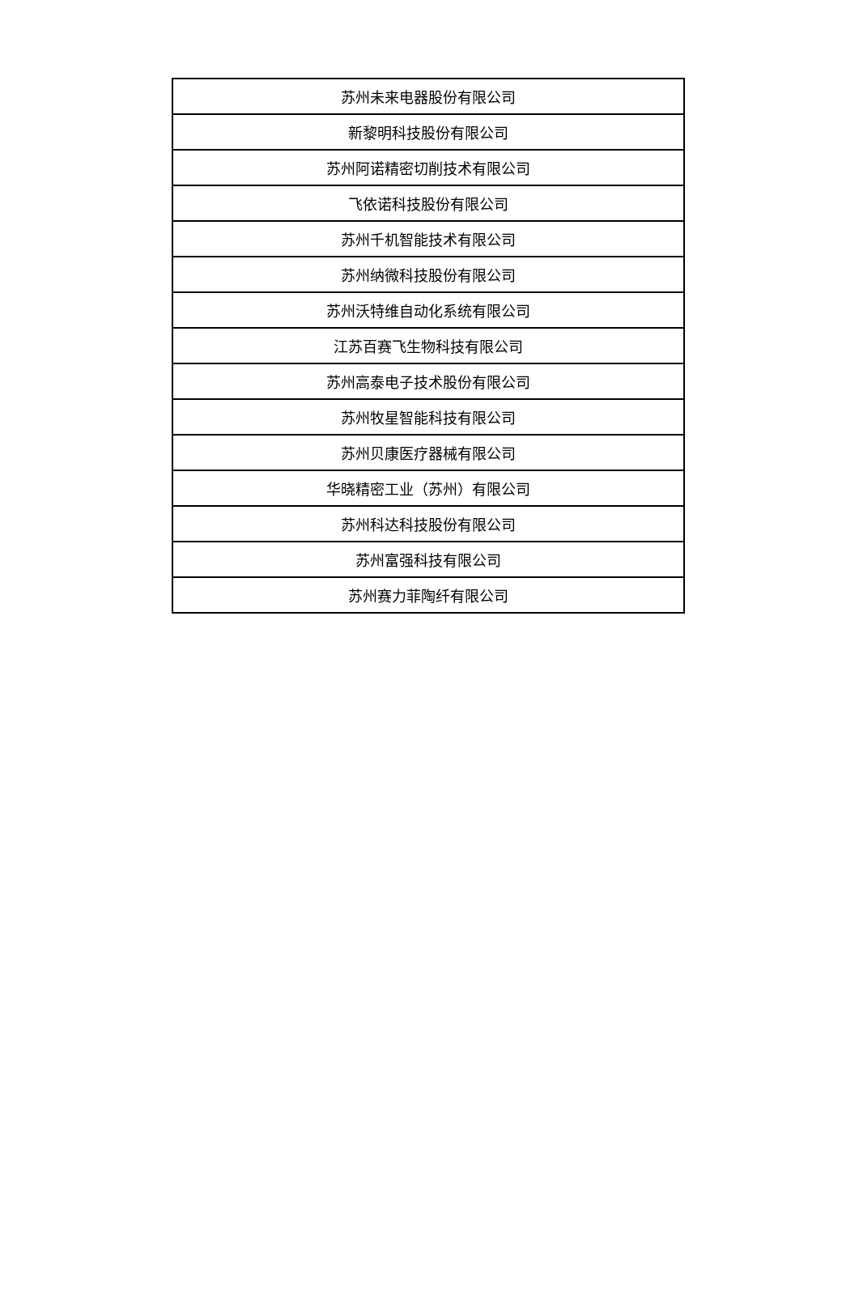| 苏州未来电器股份有限公司 |
| 新黎明科技股份有限公司 |
| 苏州阿诺精密切削技术有限公司 |
| 飞依诺科技股份有限公司 |
| 苏州千机智能技术有限公司 |
| 苏州纳微科技股份有限公司 |
| 苏州沃特维自动化系统有限公司 |
| 江苏百赛飞生物科技有限公司 |
| 苏州高泰电子技术股份有限公司 |
| 苏州牧星智能科技有限公司 |
| 苏州贝康医疗器械有限公司 |
| 华晓精密工业（苏州）有限公司 |
| 苏州科达科技股份有限公司 |
| 苏州富强科技有限公司 |
| 苏州赛力菲陶纤有限公司 |